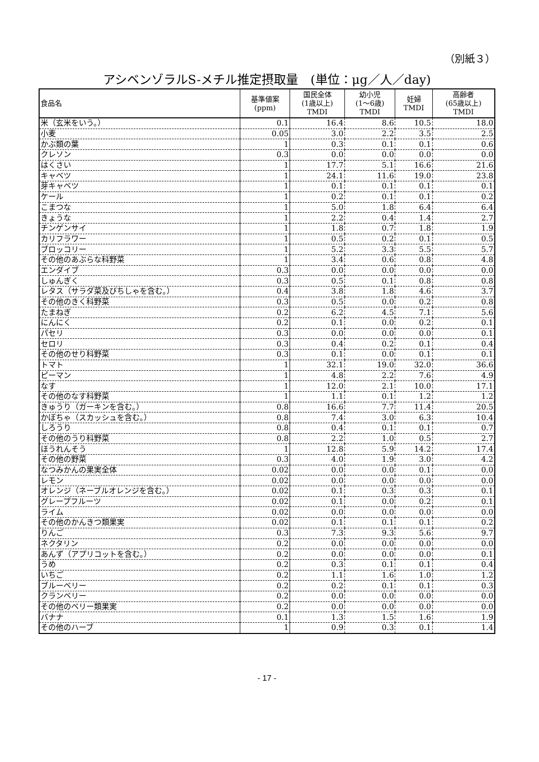（別紙３）
アシベンゾラルS-メチル推定摂取量　(単位：μg／人／day)
| 食品名 | 基準値案 (ppm) | 国民全体 (1歳以上) TMDI | 幼小児 (1～6歳) TMDI | 妊婦 TMDI | 高齢者 (65歳以上) TMDI |
| --- | --- | --- | --- | --- | --- |
| 米（玄米をいう。） | 0.1 | 16.4 | 8.6 | 10.5 | 18.0 |
| 小麦 | 0.05 | 3.0 | 2.2 | 3.5 | 2.5 |
| かぶ類の葉 | 1 | 0.3 | 0.1 | 0.1 | 0.6 |
| クレソン | 0.3 | 0.0 | 0.0 | 0.0 | 0.0 |
| はくさい | 1 | 17.7 | 5.1 | 16.6 | 21.6 |
| キャベツ | 1 | 24.1 | 11.6 | 19.0 | 23.8 |
| 芽キャベツ | 1 | 0.1 | 0.1 | 0.1 | 0.1 |
| ケール | 1 | 0.2 | 0.1 | 0.1 | 0.2 |
| こまつな | 1 | 5.0 | 1.8 | 6.4 | 6.4 |
| きょうな | 1 | 2.2 | 0.4 | 1.4 | 2.7 |
| チンゲンサイ | 1 | 1.8 | 0.7 | 1.8 | 1.9 |
| カリフラワー | 1 | 0.5 | 0.2 | 0.1 | 0.5 |
| ブロッコリー | 1 | 5.2 | 3.3 | 5.5 | 5.7 |
| その他のあぶらな科野菜 | 1 | 3.4 | 0.6 | 0.8 | 4.8 |
| エンダイブ | 0.3 | 0.0 | 0.0 | 0.0 | 0.0 |
| しゅんぎく | 0.3 | 0.5 | 0.1 | 0.8 | 0.8 |
| レタス（サラダ菜及びちしゃを含む。） | 0.4 | 3.8 | 1.8 | 4.6 | 3.7 |
| その他のきく科野菜 | 0.3 | 0.5 | 0.0 | 0.2 | 0.8 |
| たまねぎ | 0.2 | 6.2 | 4.5 | 7.1 | 5.6 |
| にんにく | 0.2 | 0.1 | 0.0 | 0.2 | 0.1 |
| パセリ | 0.3 | 0.0 | 0.0 | 0.0 | 0.1 |
| セロリ | 0.3 | 0.4 | 0.2 | 0.1 | 0.4 |
| その他のせり科野菜 | 0.3 | 0.1 | 0.0 | 0.1 | 0.1 |
| トマト | 1 | 32.1 | 19.0 | 32.0 | 36.6 |
| ピーマン | 1 | 4.8 | 2.2 | 7.6 | 4.9 |
| なす | 1 | 12.0 | 2.1 | 10.0 | 17.1 |
| その他のなす科野菜 | 1 | 1.1 | 0.1 | 1.2 | 1.2 |
| きゅうり（ガーキンを含む。） | 0.8 | 16.6 | 7.7 | 11.4 | 20.5 |
| かぼちゃ（スカッシュを含む。） | 0.8 | 7.4 | 3.0 | 6.3 | 10.4 |
| しろうり | 0.8 | 0.4 | 0.1 | 0.1 | 0.7 |
| その他のうり科野菜 | 0.8 | 2.2 | 1.0 | 0.5 | 2.7 |
| ほうれんそう | 1 | 12.8 | 5.9 | 14.2 | 17.4 |
| その他の野菜 | 0.3 | 4.0 | 1.9 | 3.0 | 4.2 |
| なつみかんの果実全体 | 0.02 | 0.0 | 0.0 | 0.1 | 0.0 |
| レモン | 0.02 | 0.0 | 0.0 | 0.0 | 0.0 |
| オレンジ（ネーブルオレンジを含む。） | 0.02 | 0.1 | 0.3 | 0.3 | 0.1 |
| グレープフルーツ | 0.02 | 0.1 | 0.0 | 0.2 | 0.1 |
| ライム | 0.02 | 0.0 | 0.0 | 0.0 | 0.0 |
| その他のかんきつ類果実 | 0.02 | 0.1 | 0.1 | 0.1 | 0.2 |
| りんご | 0.3 | 7.3 | 9.3 | 5.6 | 9.7 |
| ネクタリン | 0.2 | 0.0 | 0.0 | 0.0 | 0.0 |
| あんず（アプリコットを含む。） | 0.2 | 0.0 | 0.0 | 0.0 | 0.1 |
| うめ | 0.2 | 0.3 | 0.1 | 0.1 | 0.4 |
| いちご | 0.2 | 1.1 | 1.6 | 1.0 | 1.2 |
| ブルーベリー | 0.2 | 0.2 | 0.1 | 0.1 | 0.3 |
| クランベリー | 0.2 | 0.0 | 0.0 | 0.0 | 0.0 |
| その他のベリー類果実 | 0.2 | 0.0 | 0.0 | 0.0 | 0.0 |
| バナナ | 0.1 | 1.3 | 1.5 | 1.6 | 1.9 |
| その他のハーブ | 1 | 0.9 | 0.3 | 0.1 | 1.4 |
- 17 -